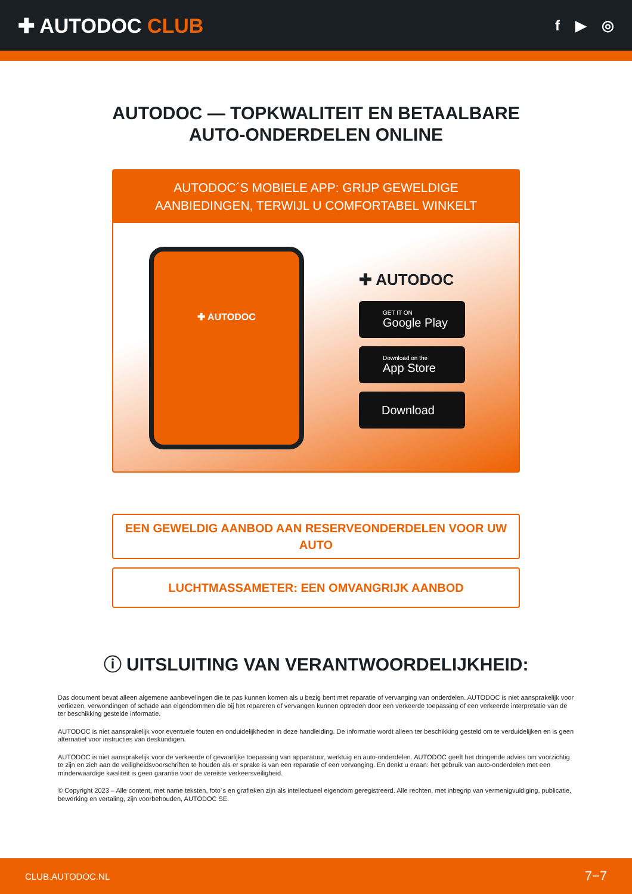✚ AUTODOC CLUB
f ▶ ◎
AUTODOC — TOPKWALITEIT EN BETAALBARE AUTO-ONDERDELEN ONLINE
AUTODOC´S MOBIELE APP: GRIJP GEWELDIGE AANBIEDINGEN, TERWIJL U COMFORTABEL WINKELT
✚ AUTODOC
✚ AUTODOC
GET IT ON
Google Play
Download on the
App Store
Download
EEN GEWELDIG AANBOD AAN RESERVEONDERDELEN VOOR UW AUTO
LUCHTMASSAMETER: EEN OMVANGRIJK AANBOD
ⓘ UITSLUITING VAN VERANTWOORDELIJKHEID:
Das document bevat alleen algemene aanbevelingen die te pas kunnen komen als u bezig bent met reparatie of vervanging van onderdelen. AUTODOC is niet aansprakelijk voor verliezen, verwondingen of schade aan eigendommen die bij het repareren of vervangen kunnen optreden door een verkeerde toepassing of een verkeerde interpretatie van de ter beschikking gestelde informatie.
AUTODOC is niet aansprakelijk voor eventuele fouten en onduidelijkheden in deze handleiding. De informatie wordt alleen ter beschikking gesteld om te verduidelijken en is geen alternatief voor instructies van deskundigen.
AUTODOC is niet aansprakelijk voor de verkeerde of gevaarlijke toepassing van apparatuur, werktuig en auto-onderdelen. AUTODOC geeft het dringende advies om voorzichtig te zijn en zich aan de veiligheidsvoorschriften te houden als er sprake is van een reparatie of een vervanging. En denkt u eraan: het gebruik van auto-onderdelen met een minderwaardige kwaliteit is geen garantie voor de vereiste verkeersveiligheid.
© Copyright 2023 – Alle content, met name teksten, foto`s en grafieken zijn als intellectueel eigendom geregistreerd. Alle rechten, met inbegrip van vermenigvuldiging, publicatie, bewerking en vertaling, zijn voorbehouden, AUTODOC SE.
CLUB.AUTODOC.NL 7−7